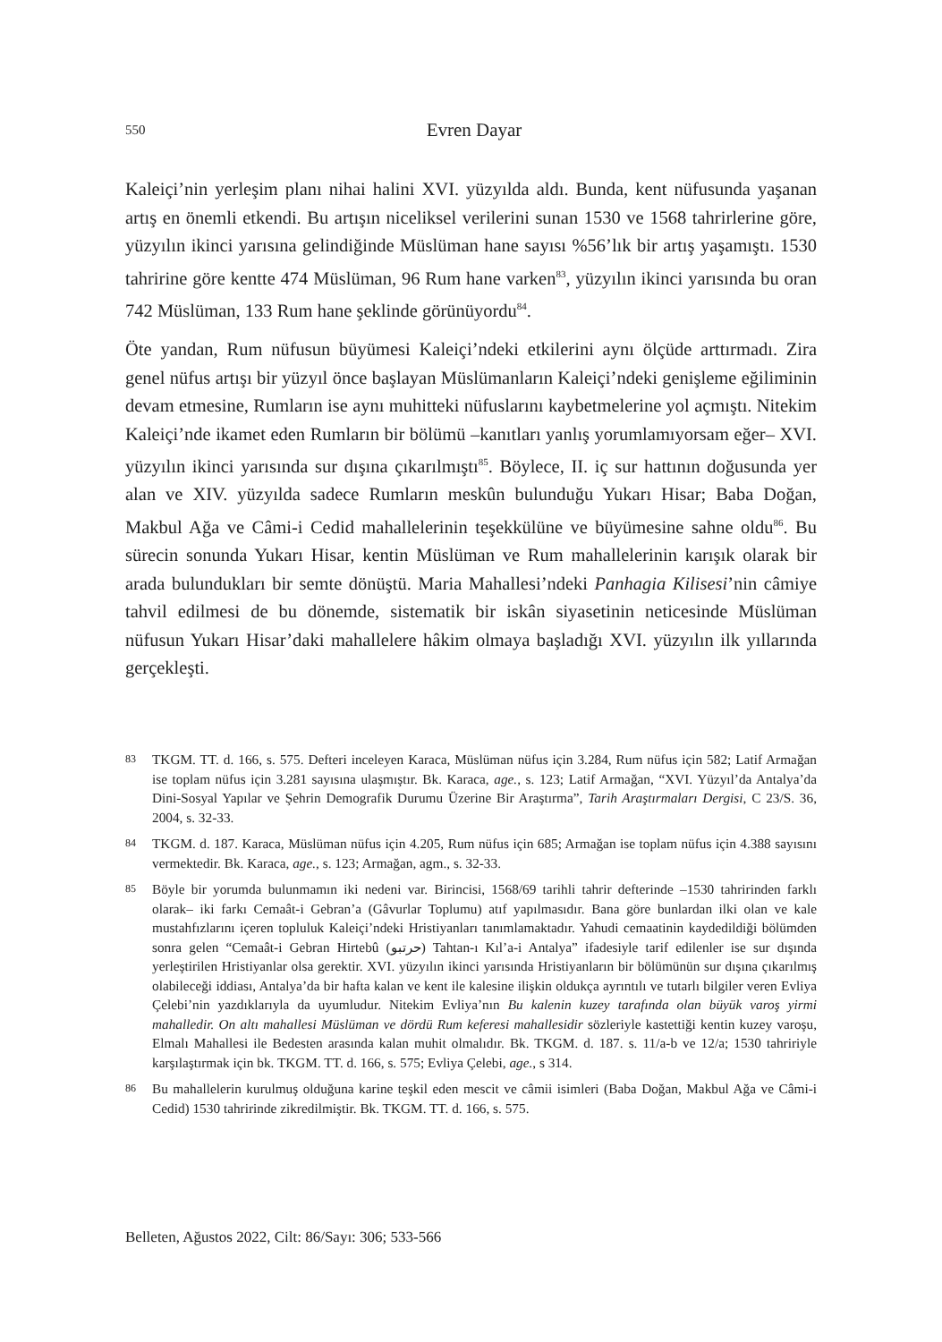550
Evren Dayar
Kaleiçi’nin yerleşim planı nihai halini XVI. yüzyılda aldı. Bunda, kent nüfusunda yaşanan artış en önemli etkendi. Bu artışın niceliksel verilerini sunan 1530 ve 1568 tahrirlerine göre, yüzyılın ikinci yarısına gelindiğinde Müslüman hane sayısı %56’lık bir artış yaşamıştı. 1530 tahririne göre kentte 474 Müslüman, 96 Rum hane varken<sup>83</sup>, yüzyılın ikinci yarısında bu oran 742 Müslüman, 133 Rum hane şeklinde görünüyordu<sup>84</sup>.
Öte yandan, Rum nüfusun büyümesi Kaleiçi’ndeki etkilerini aynı ölçüde arttırmadı. Zira genel nüfus artışı bir yüzyıl önce başlayan Müslümanların Kaleiçi’ndeki genişleme eğiliminin devam etmesine, Rumların ise aynı muhitteki nüfuslarını kaybetmelerine yol açmıştı. Nitekim Kaleiçi’nde ikamet eden Rumların bir bölümü –kanıtları yanlış yorumlamıyorsam eğer– XVI. yüzyılın ikinci yarısında sur dışına çıkarılmıştı<sup>85</sup>. Böylece, II. iç sur hattının doğusunda yer alan ve XIV. yüzyılda sadece Rumların meskûn bulunduğu Yukarı Hisar; Baba Doğan, Makbul Ağa ve Câmi-i Cedid mahallelerinin teşekkülüne ve büyümesine sahne oldu<sup>86</sup>. Bu sürecin sonunda Yukarı Hisar, kentin Müslüman ve Rum mahallelerinin karışık olarak bir arada bulundukları bir semte dönüştü. Maria Mahallesi’ndeki Panhagia Kilisesi’nin câmiye tahvil edilmesi de bu dönemde, sistematik bir iskân siyasetinin neticesinde Müslüman nüfusun Yukarı Hisar’daki mahallelere hâkim olmaya başladığı XVI. yüzyılın ilk yıllarında gerçekleşti.
83 TKGM. TT. d. 166, s. 575. Defteri inceleyen Karaca, Müslüman nüfus için 3.284, Rum nüfus için 582; Latif Armağan ise toplam nüfus için 3.281 sayısına ulaşmıştır. Bk. Karaca, age., s. 123; Latif Armağan, “XVI. Yüzyıl’da Antalya’da Dini-Sosyal Yapılar ve Şehrin Demografik Durumu Üzerine Bir Araştırma”, Tarih Araştırmaları Dergisi, C 23/S. 36, 2004, s. 32-33.
84 TKGM. d. 187. Karaca, Müslüman nüfus için 4.205, Rum nüfus için 685; Armağan ise toplam nüfus için 4.388 sayısını vermektedir. Bk. Karaca, age., s. 123; Armağan, agm., s. 32-33.
85 Böyle bir yorumda bulunmamın iki nedeni var. Birincisi, 1568/69 tarihli tahrir defterinde –1530 tahririnden farklı olarak– iki farkı Cemaât-i Gebran’a (Gâvurlar Toplumu) atıf yapılmasıdır. Bana göre bunlardan ilki olan ve kale mustahfızlarını içeren topluluk Kaleiçi’ndeki Hristiyanları tanımlamaktadır. Yahudi cemaatinin kaydedildiği bölümden sonra gelen “Cemaât-i Gebran Hirtebû (ﺣﺮﺗﺒﻮ) Tahtan-ı Kıl’a-i Antalya” ifadesiyle tarif edilenler ise sur dışında yerleştirilen Hristiyanlar olsa gerektir. XVI. yüzyılın ikinci yarısında Hristiyanların bir bölümünün sur dışına çıkarılmış olabileceği iddiası, Antalya’da bir hafta kalan ve kent ile kalesine ilişkin oldukça ayrıntılı ve tutarlı bilgiler veren Evliya Çelebi’nin yazdıklarıyla da uyumludur. Nitekim Evliya’nın Bu kalenin kuzey tarafında olan büyük varoş yirmi mahalledir. On altı mahallesi Müslüman ve dördü Rum keferesi mahallesidir sözleriyle kastettiği kentin kuzey varoşu, Elmalı Mahallesi ile Bedesten arasında kalan muhit olmalıdır. Bk. TKGM. d. 187. s. 11/a-b ve 12/a; 1530 tahririyle karşılaştırmak için bk. TKGM. TT. d. 166, s. 575; Evliya Çelebi, age., s 314.
86 Bu mahallelerin kurulmuş olduğuna karine teşkil eden mescit ve câmii isimleri (Baba Doğan, Makbul Ağa ve Câmi-i Cedid) 1530 tahririnde zikredilmiştir. Bk. TKGM. TT. d. 166, s. 575.
Belleten, Ağustos 2022, Cilt: 86/Sayı: 306; 533-566